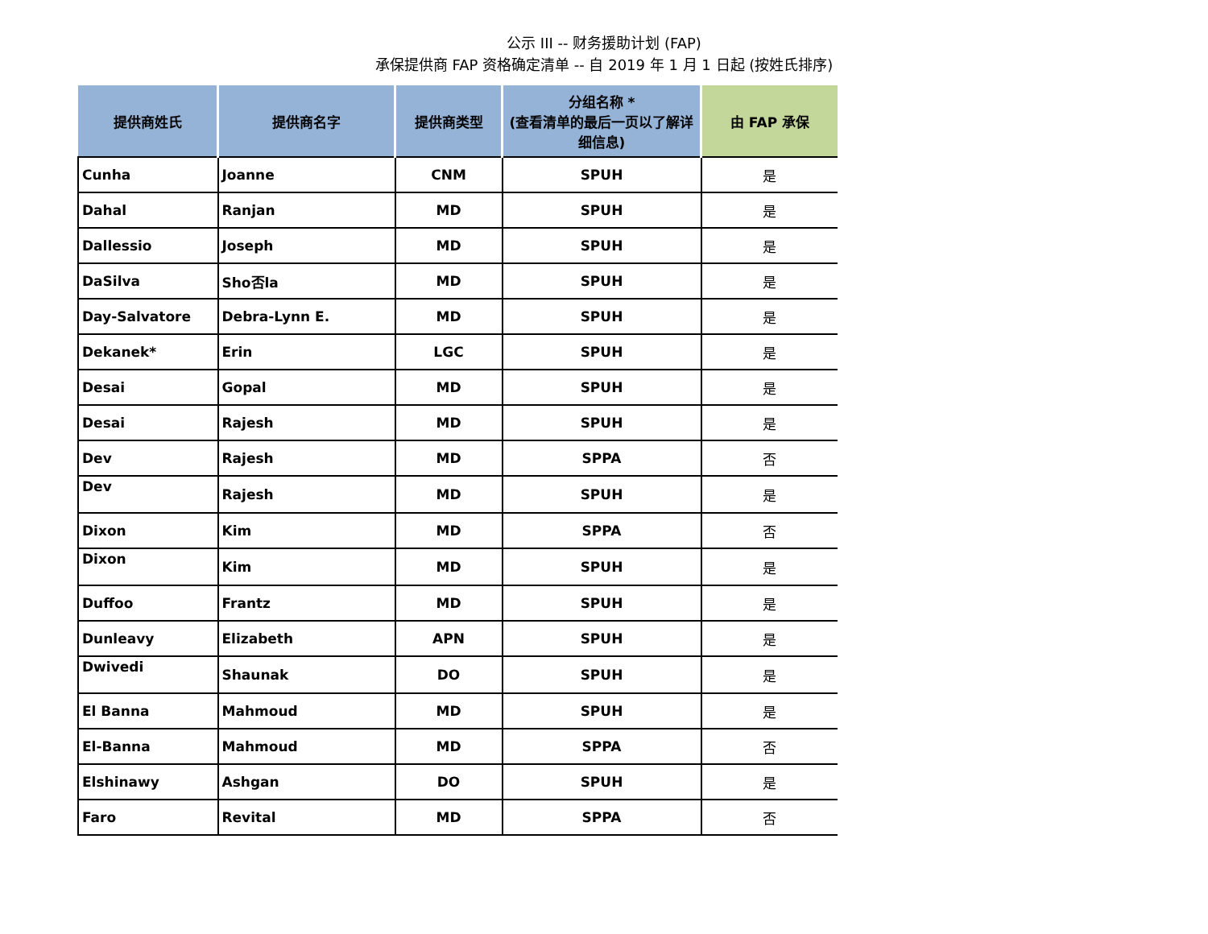公示 III -- 财务援助计划 (FAP)
承保提供商 FAP 资格确定清单 -- 自 2019 年 1 月 1 日起 (按姓氏排序)
| 提供商姓氏 | 提供商名字 | 提供商类型 | 分组名称 * (查看清单的最后一页以了解详细信息) | 由 FAP 承保 |
| --- | --- | --- | --- | --- |
| Cunha | Joanne | CNM | SPUH | 是 |
| Dahal | Ranjan | MD | SPUH | 是 |
| Dallessio | Joseph | MD | SPUH | 是 |
| DaSilva | Sho否la | MD | SPUH | 是 |
| Day-Salvatore | Debra-Lynn E. | MD | SPUH | 是 |
| Dekanek* | Erin | LGC | SPUH | 是 |
| Desai | Gopal | MD | SPUH | 是 |
| Desai | Rajesh | MD | SPUH | 是 |
| Dev | Rajesh | MD | SPPA | 否 |
| Dev | Rajesh | MD | SPUH | 是 |
| Dixon | Kim | MD | SPPA | 否 |
| Dixon | Kim | MD | SPUH | 是 |
| Duffoo | Frantz | MD | SPUH | 是 |
| Dunleavy | Elizabeth | APN | SPUH | 是 |
| Dwivedi | Shaunak | DO | SPUH | 是 |
| El Banna | Mahmoud | MD | SPUH | 是 |
| El-Banna | Mahmoud | MD | SPPA | 否 |
| Elshinawy | Ashgan | DO | SPUH | 是 |
| Faro | Revital | MD | SPPA | 否 |